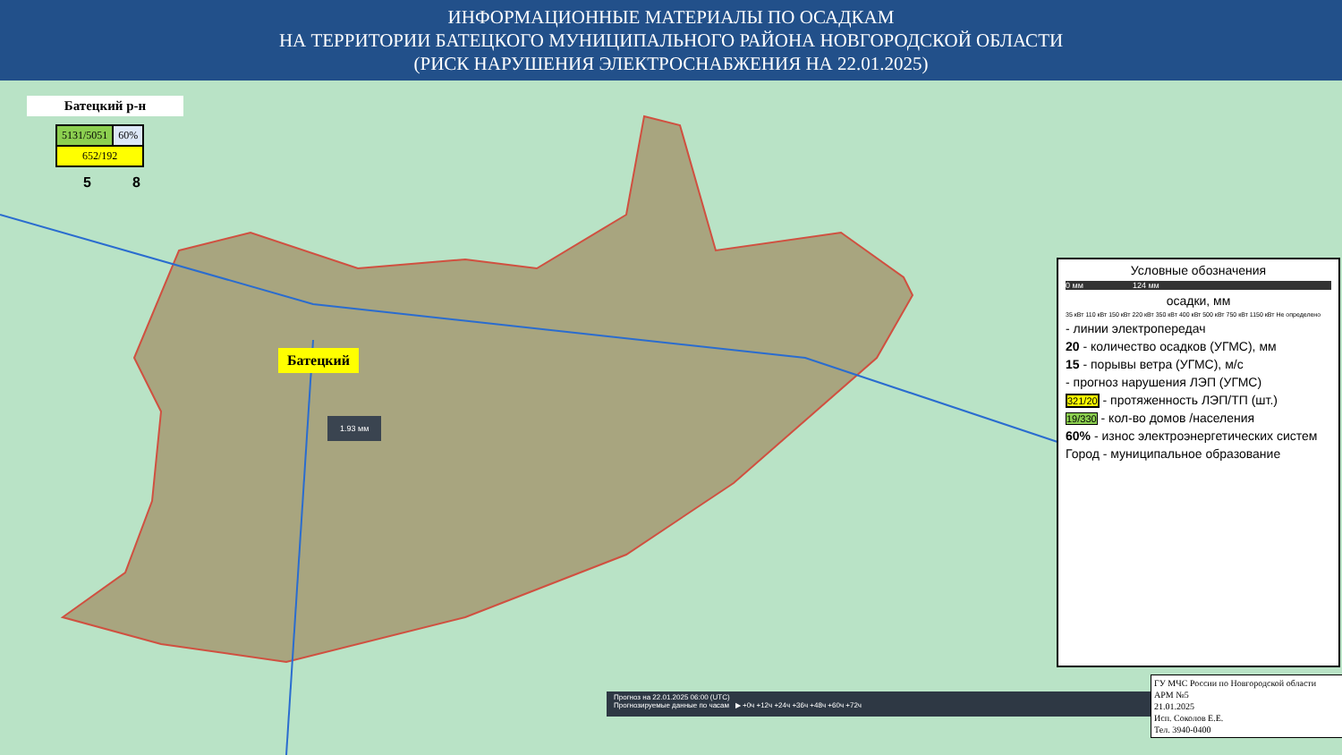ИНФОРМАЦИОННЫЕ МАТЕРИАЛЫ ПО ОСАДКАМ
НА ТЕРРИТОРИИ БАТЕЦКОГО МУНИЦИПАЛЬНОГО РАЙОНА НОВГОРОДСКОЙ ОБЛАСТИ
(РИСК НАРУШЕНИЯ ЭЛЕКТРОСНАБЖЕНИЯ НА 22.01.2025)
Батецкий р-н
| 5131/5051 | 60% |
| 652/192 | |
5 8
Батецкий
1.93 мм
Условные обозначения
0 мм 124 мм
осадки, мм
35 кВт 110 кВт 150 кВт 220 кВт 350 кВт 400 кВт 500 кВт 750 кВт 1150 кВт Не определено
- линии электропередач
20 - количество осадков (УГМС), мм
15 - порывы ветра (УГМС), м/с
- прогноз нарушения ЛЭП (УГМС)
321/20 - протяженность ЛЭП/ТП (шт.)
19/330 - кол-во домов /населения
60% - износ электроэнергетических систем
Город - муниципальное образование
Прогноз на 22.01.2025 06:00 (UTC)
Прогнозируемые данные по часам ▶ +0ч +12ч +24ч +36ч +48ч +60ч +72ч
ГУ МЧС России по Новгородской области
АРМ №5
21.01.2025
Исп. Соколов Е.Е.
Тел. 3940-0400